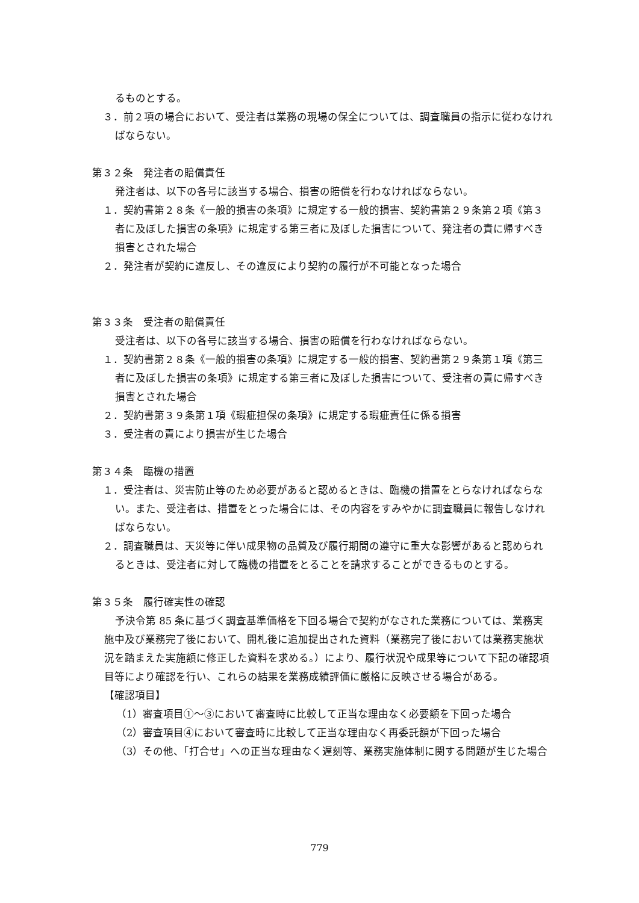るものとする。
３．前２項の場合において、受注者は業務の現場の保全については、調査職員の指示に従わなければならない。
第３２条　発注者の賠償責任
発注者は、以下の各号に該当する場合、損害の賠償を行わなければならない。
１．契約書第２８条《一般的損害の条項》に規定する一般的損害、契約書第２９条第２項《第３者に及ぼした損害の条項》に規定する第三者に及ぼした損害について、発注者の責に帰すべき損害とされた場合
２．発注者が契約に違反し、その違反により契約の履行が不可能となった場合
第３３条　受注者の賠償責任
受注者は、以下の各号に該当する場合、損害の賠償を行わなければならない。
１．契約書第２８条《一般的損害の条項》に規定する一般的損害、契約書第２９条第１項《第三者に及ぼした損害の条項》に規定する第三者に及ぼした損害について、受注者の責に帰すべき損害とされた場合
２．契約書第３９条第１項《瑕疵担保の条項》に規定する瑕疵責任に係る損害
３．受注者の責により損害が生じた場合
第３４条　臨機の措置
１．受注者は、災害防止等のため必要があると認めるときは、臨機の措置をとらなければならない。また、受注者は、措置をとった場合には、その内容をすみやかに調査職員に報告しなければならない。
２．調査職員は、天災等に伴い成果物の品質及び履行期間の遵守に重大な影響があると認められるときは、受注者に対して臨機の措置をとることを請求することができるものとする。
第３５条　履行確実性の確認
予決令第 85 条に基づく調査基準価格を下回る場合で契約がなされた業務については、業務実施中及び業務完了後において、開札後に追加提出された資料（業務完了後においては業務実施状況を踏まえた実施額に修正した資料を求める。）により、履行状況や成果等について下記の確認項目等により確認を行い、これらの結果を業務成績評価に厳格に反映させる場合がある。
【確認項目】
（1）審査項目①～③において審査時に比較して正当な理由なく必要額を下回った場合
（2）審査項目④において審査時に比較して正当な理由なく再委託額が下回った場合
（3）その他、「打合せ」への正当な理由なく遅刻等、業務実施体制に関する問題が生じた場合
779